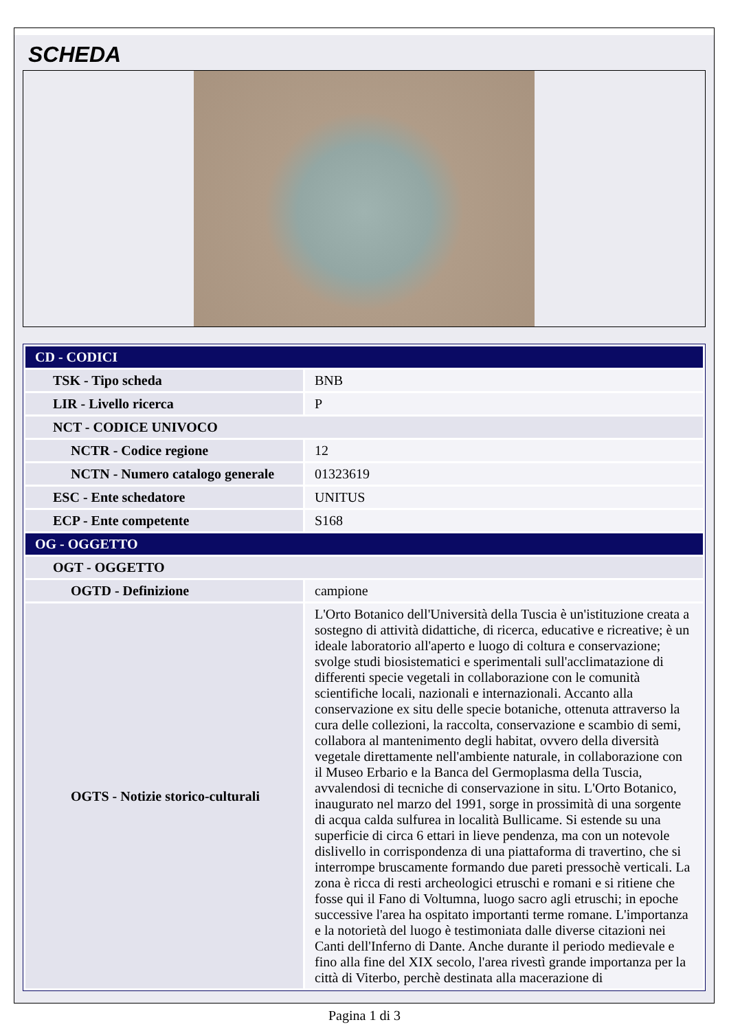SCHEDA
| CD - CODICI | |
| TSK - Tipo scheda | BNB |
| LIR - Livello ricerca | P |
| NCT - CODICE UNIVOCO | |
| NCTR - Codice regione | 12 |
| NCTN - Numero catalogo generale | 01323619 |
| ESC - Ente schedatore | UNITUS |
| ECP - Ente competente | S168 |
| OG - OGGETTO | |
| OGT - OGGETTO | |
| OGTD - Definizione | campione |
| OGTS - Notizie storico-culturali | L'Orto Botanico dell'Università della Tuscia è un'istituzione creata a sostegno di attività didattiche, di ricerca, educative e ricreative; è un ideale laboratorio all'aperto e luogo di coltura e conservazione; svolge studi biosistematici e sperimentali sull'acclimatazione di differenti specie vegetali in collaborazione con le comunità scientifiche locali, nazionali e internazionali. Accanto alla conservazione ex situ delle specie botaniche, ottenuta attraverso la cura delle collezioni, la raccolta, conservazione e scambio di semi, collabora al mantenimento degli habitat, ovvero della diversità vegetale direttamente nell'ambiente naturale, in collaborazione con il Museo Erbario e la Banca del Germoplasma della Tuscia, avvalendosi di tecniche di conservazione in situ. L'Orto Botanico, inaugurato nel marzo del 1991, sorge in prossimità di una sorgente di acqua calda sulfurea in località Bullicame. Si estende su una superficie di circa 6 ettari in lieve pendenza, ma con un notevole dislivello in corrispondenza di una piattaforma di travertino, che si interrompe bruscamente formando due pareti pressochè verticali. La zona è ricca di resti archeologici etruschi e romani e si ritiene che fosse qui il Fano di Voltumna, luogo sacro agli etruschi; in epoche successive l'area ha ospitato importanti terme romane. L'importanza e la notorietà del luogo è testimoniata dalle diverse citazioni nei Canti dell'Inferno di Dante. Anche durante il periodo medievale e fino alla fine del XIX secolo, l'area rivestì grande importanza per la città di Viterbo, perchè destinata alla macerazione di |
Pagina 1 di 3